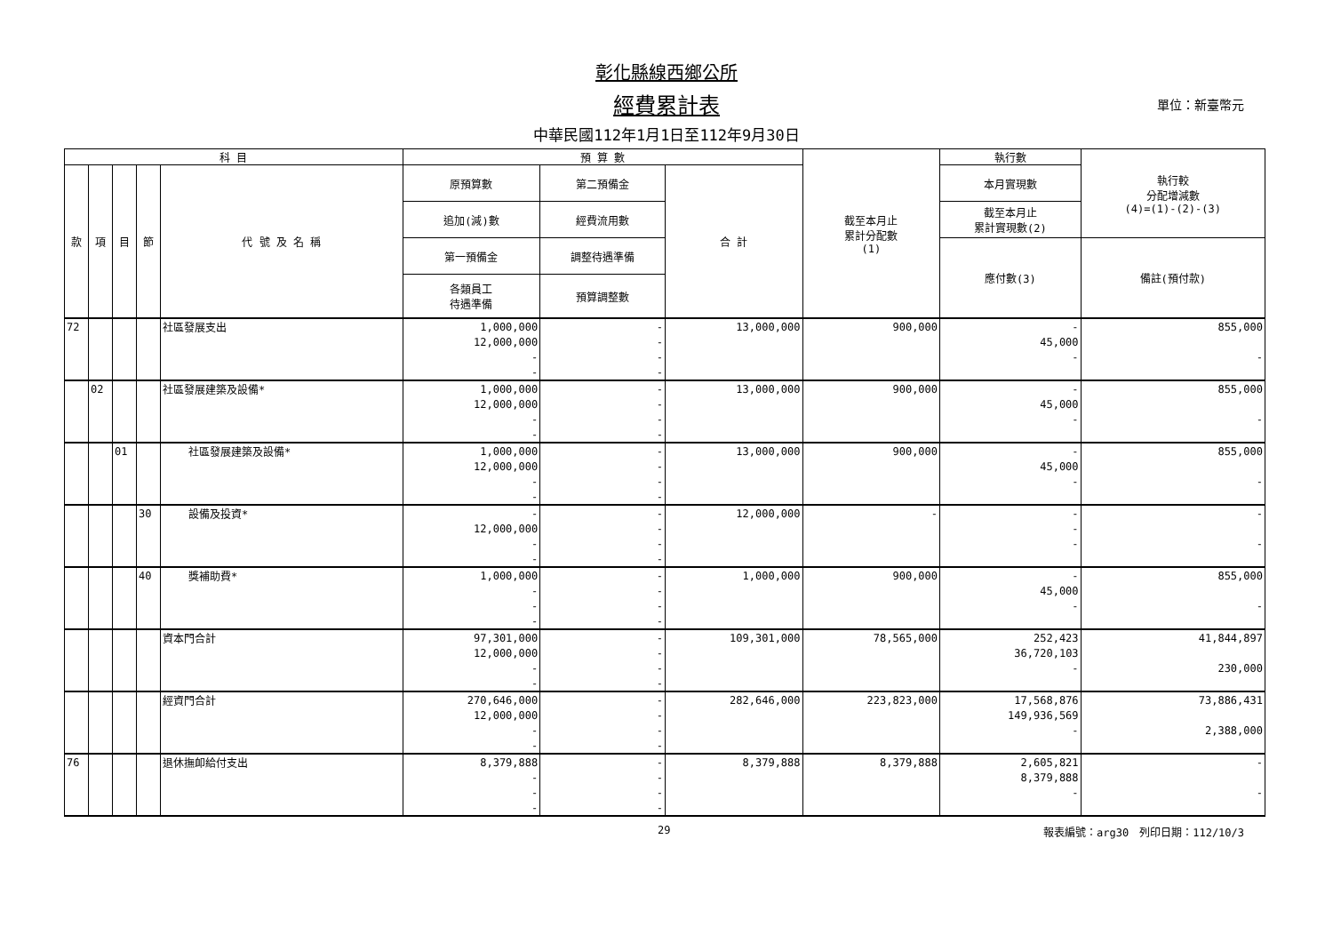彰化縣線西鄉公所
經費累計表
單位：新臺幣元
中華民國112年1月1日至112年9月30日
| 科 目 | | | | | 預 算 數 | | | 截至本月止 累計分配數 (1) | 執行數 | 執行較 分配增減數 (4)=(1)-(2)-(3) |
| --- | --- | --- | --- | --- | --- | --- | --- | --- | --- | --- |
| 款 | 項 | 目 | 節 | 代 號 及 名 稱 | 原預算數 | 第二預備金 | 合 計 | | 本月實現數 | |
| | | | | | 追加(減)數 | 經費流用數 | | | 截至本月止 累計實現數(2) | |
| | | | | | 第一預備金 | 調整待遇準備 | | | 應付數(3) | 備註(預付款) |
| | | | | | 各類員工 待遇準備 | 預算調整數 | | | | |
| 72 | | | | 社區發展支出 | 1,000,000 | - | 13,000,000 | 900,000 | - | 855,000 |
| | | | | | 12,000,000 | - | | | 45,000 | |
| | | | | | - | - | | | - | - |
| | | | | | - | - | | | | |
| | 02 | | | 社區發展建築及設備* | 1,000,000 | - | 13,000,000 | 900,000 | - | 855,000 |
| | | | | | 12,000,000 | - | | | 45,000 | |
| | | | | | - | - | | | - | - |
| | | | | | - | - | | | | |
| | | 01 | | 社區發展建築及設備* | 1,000,000 | - | 13,000,000 | 900,000 | - | 855,000 |
| | | | | | 12,000,000 | - | | | 45,000 | |
| | | | | | - | - | | | - | - |
| | | | | | - | - | | | | |
| | | | 30 | 設備及投資* | - | - | 12,000,000 | - | - | - |
| | | | | | 12,000,000 | - | | | - | |
| | | | | | - | - | | | - | - |
| | | | | | - | - | | | | |
| | | | 40 | 獎補助費* | 1,000,000 | - | 1,000,000 | 900,000 | - | 855,000 |
| | | | | | - | - | | | 45,000 | |
| | | | | | - | - | | | - | - |
| | | | | | - | - | | | | |
| | | | | 資本門合計 | 97,301,000 | - | 109,301,000 | 78,565,000 | 252,423 | 41,844,897 |
| | | | | | 12,000,000 | - | | | 36,720,103 | |
| | | | | | - | - | | | - | 230,000 |
| | | | | | - | - | | | | |
| | | | | 經資門合計 | 270,646,000 | - | 282,646,000 | 223,823,000 | 17,568,876 | 73,886,431 |
| | | | | | 12,000,000 | - | | | 149,936,569 | |
| | | | | | - | - | | | - | 2,388,000 |
| | | | | | - | - | | | | |
| 76 | | | | 退休撫卹給付支出 | 8,379,888 | - | 8,379,888 | 8,379,888 | 2,605,821 | - |
| | | | | | - | - | | | 8,379,888 | |
| | | | | | - | - | | | - | - |
| | | | | | - | - | | | | |
29 報表編號：arg30　列印日期：112/10/3